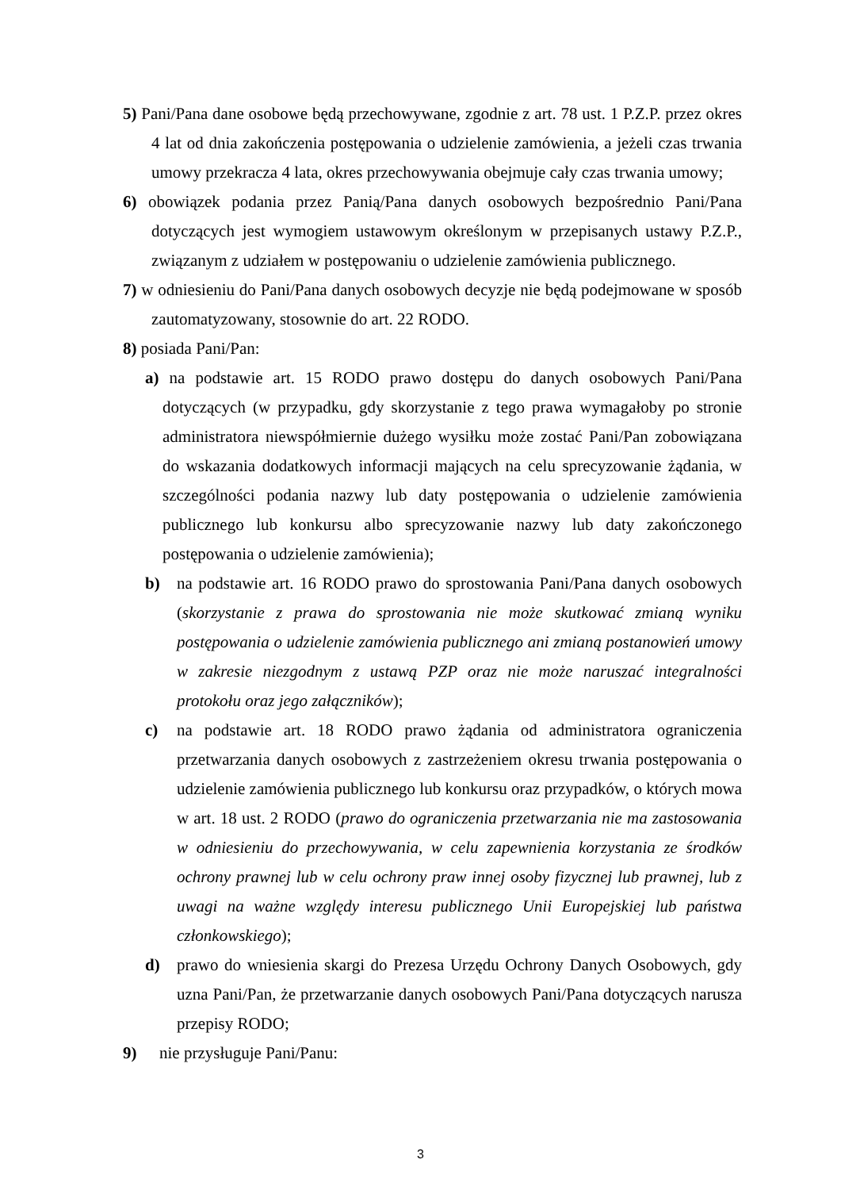5) Pani/Pana dane osobowe będą przechowywane, zgodnie z art. 78 ust. 1 P.Z.P. przez okres 4 lat od dnia zakończenia postępowania o udzielenie zamówienia, a jeżeli czas trwania umowy przekracza 4 lata, okres przechowywania obejmuje cały czas trwania umowy;
6) obowiązek podania przez Panią/Pana danych osobowych bezpośrednio Pani/Pana dotyczących jest wymogiem ustawowym określonym w przepisanych ustawy P.Z.P., związanym z udziałem w postępowaniu o udzielenie zamówienia publicznego.
7) w odniesieniu do Pani/Pana danych osobowych decyzje nie będą podejmowane w sposób zautomatyzowany, stosownie do art. 22 RODO.
8) posiada Pani/Pan:
a) na podstawie art. 15 RODO prawo dostępu do danych osobowych Pani/Pana dotyczących (w przypadku, gdy skorzystanie z tego prawa wymagałoby po stronie administratora niewspółmiernie dużego wysiłku może zostać Pani/Pan zobowiązana do wskazania dodatkowych informacji mających na celu sprecyzowanie żądania, w szczególności podania nazwy lub daty postępowania o udzielenie zamówienia publicznego lub konkursu albo sprecyzowanie nazwy lub daty zakończonego postępowania o udzielenie zamówienia);
b) na podstawie art. 16 RODO prawo do sprostowania Pani/Pana danych osobowych (skorzystanie z prawa do sprostowania nie może skutkować zmianą wyniku postępowania o udzielenie zamówienia publicznego ani zmianą postanowień umowy w zakresie niezgodnym z ustawą PZP oraz nie może naruszać integralności protokołu oraz jego załączników);
c) na podstawie art. 18 RODO prawo żądania od administratora ograniczenia przetwarzania danych osobowych z zastrzeżeniem okresu trwania postępowania o udzielenie zamówienia publicznego lub konkursu oraz przypadków, o których mowa w art. 18 ust. 2 RODO (prawo do ograniczenia przetwarzania nie ma zastosowania w odniesieniu do przechowywania, w celu zapewnienia korzystania ze środków ochrony prawnej lub w celu ochrony praw innej osoby fizycznej lub prawnej, lub z uwagi na ważne względy interesu publicznego Unii Europejskiej lub państwa członkowskiego);
d) prawo do wniesienia skargi do Prezesa Urzędu Ochrony Danych Osobowych, gdy uzna Pani/Pan, że przetwarzanie danych osobowych Pani/Pana dotyczących narusza przepisy RODO;
9) nie przysługuje Pani/Panu:
3